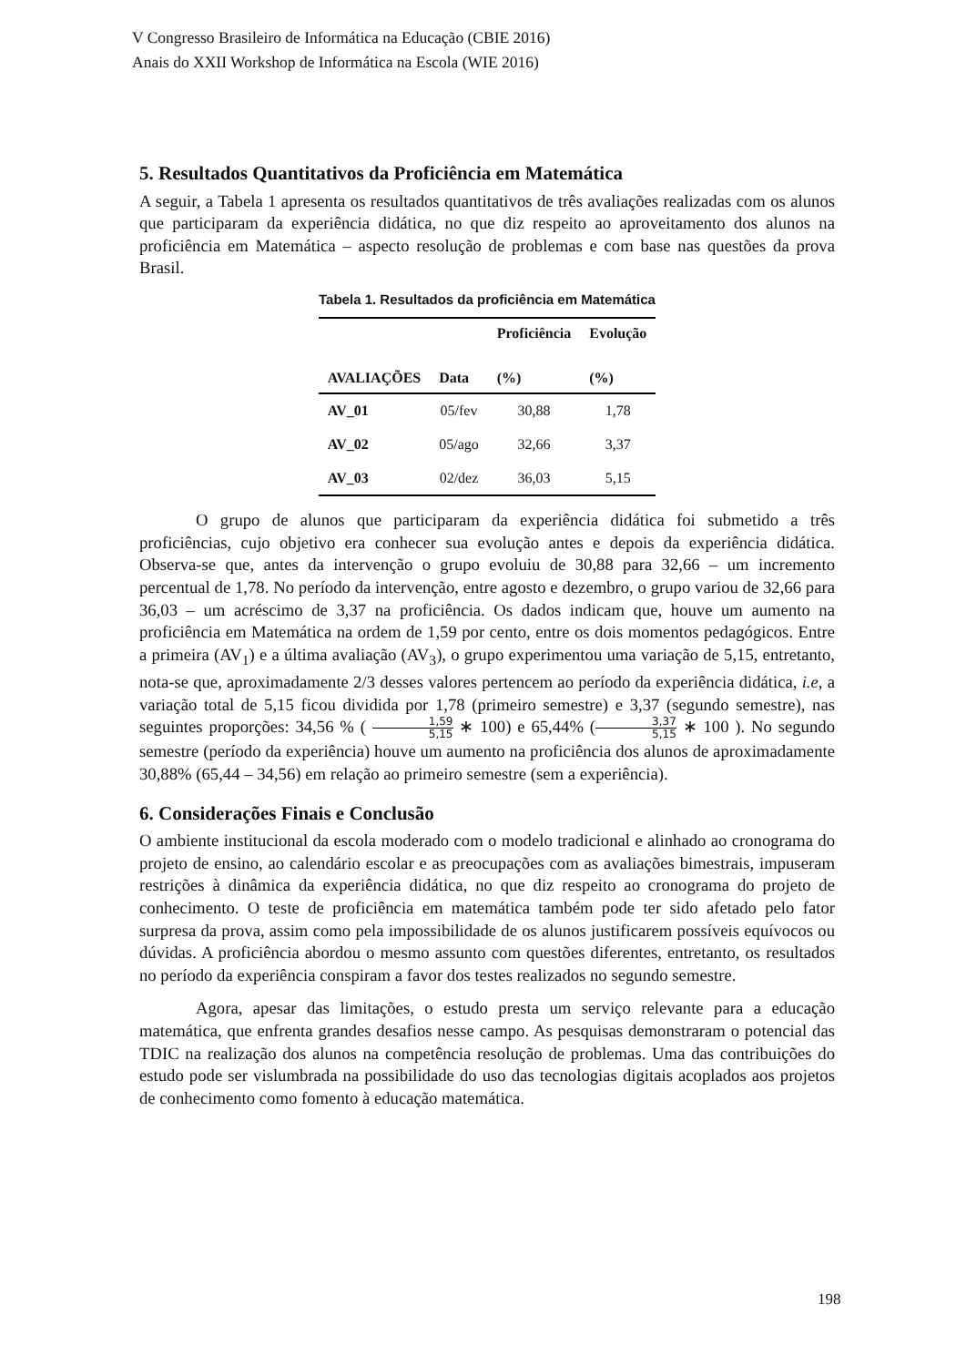V Congresso Brasileiro de Informática na Educação (CBIE 2016)
Anais do XXII Workshop de Informática na Escola (WIE 2016)
5. Resultados Quantitativos da Proficiência em Matemática
A seguir, a Tabela 1 apresenta os resultados quantitativos de três avaliações realizadas com os alunos que participaram da experiência didática, no que diz respeito ao aproveitamento dos alunos na proficiência em Matemática – aspecto resolução de problemas e com base nas questões da prova Brasil.
Tabela 1. Resultados da proficiência em Matemática
| AVALIAÇÕES | Data | Proficiência (%) | Evolução (%) |
| --- | --- | --- | --- |
| AV_01 | 05/fev | 30,88 | 1,78 |
| AV_02 | 05/ago | 32,66 | 3,37 |
| AV_03 | 02/dez | 36,03 | 5,15 |
O grupo de alunos que participaram da experiência didática foi submetido a três proficiências, cujo objetivo era conhecer sua evolução antes e depois da experiência didática. Observa-se que, antes da intervenção o grupo evoluiu de 30,88 para 32,66 – um incremento percentual de 1,78. No período da intervenção, entre agosto e dezembro, o grupo variou de 32,66 para 36,03 – um acréscimo de 3,37 na proficiência. Os dados indicam que, houve um aumento na proficiência em Matemática na ordem de 1,59 por cento, entre os dois momentos pedagógicos. Entre a primeira (AV<sub>1</sub>) e a última avaliação (AV<sub>3</sub>), o grupo experimentou uma variação de 5,15, entretanto, nota-se que, aproximadamente 2/3 desses valores pertencem ao período da experiência didática, i.e, a variação total de 5,15 ficou dividida por 1,78 (primeiro semestre) e 3,37 (segundo semestre), nas seguintes proporções: 34,56 % ( 1,59 5,15 ∗ 100) e 65,44% (3,37 5,15 ∗ 100 ). No segundo semestre (período da experiência) houve um aumento na proficiência dos alunos de aproximadamente 30,88% (65,44 – 34,56) em relação ao primeiro semestre (sem a experiência).
6. Considerações Finais e Conclusão
O ambiente institucional da escola moderado com o modelo tradicional e alinhado ao cronograma do projeto de ensino, ao calendário escolar e as preocupações com as avaliações bimestrais, impuseram restrições à dinâmica da experiência didática, no que diz respeito ao cronograma do projeto de conhecimento. O teste de proficiência em matemática também pode ter sido afetado pelo fator surpresa da prova, assim como pela impossibilidade de os alunos justificarem possíveis equívocos ou dúvidas. A proficiência abordou o mesmo assunto com questões diferentes, entretanto, os resultados no período da experiência conspiram a favor dos testes realizados no segundo semestre.
Agora, apesar das limitações, o estudo presta um serviço relevante para a educação matemática, que enfrenta grandes desafios nesse campo. As pesquisas demonstraram o potencial das TDIC na realização dos alunos na competência resolução de problemas. Uma das contribuições do estudo pode ser vislumbrada na possibilidade do uso das tecnologias digitais acoplados aos projetos de conhecimento como fomento à educação matemática.
198